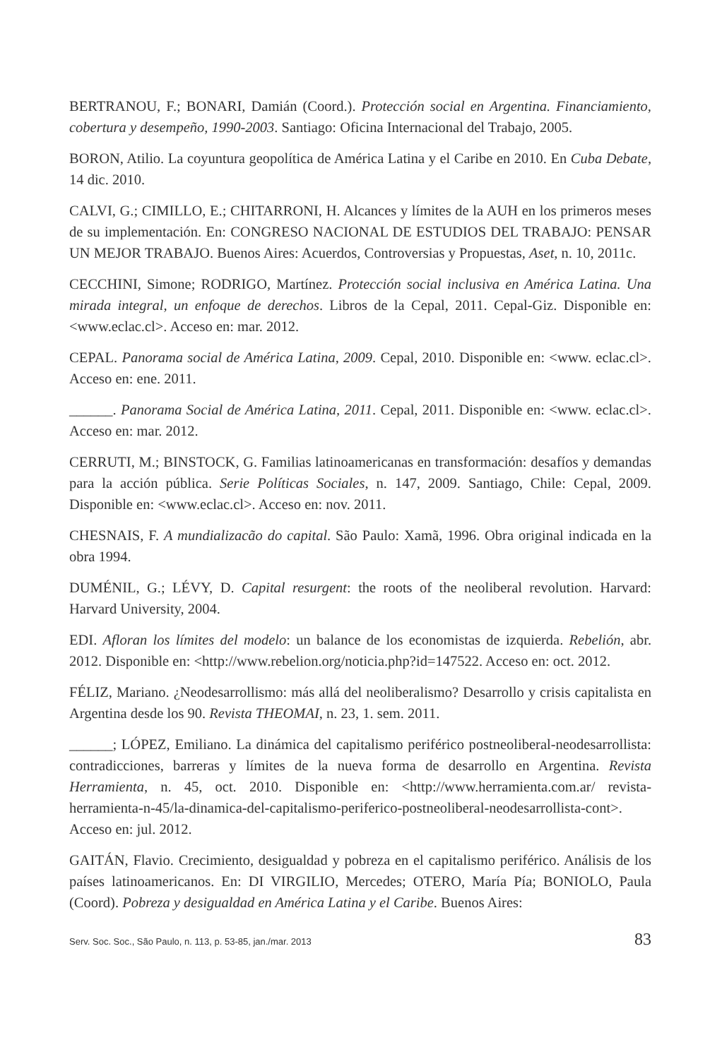BERTRANOU, F.; BONARI, Damián (Coord.). Protección social en Argentina. Financia­miento, cobertura y desempeño, 1990-2003. Santiago: Oficina Internacional del Trabajo, 2005.
BORON, Atilio. La coyuntura geopolítica de América Latina y el Caribe en 2010. En Cuba Debate, 14 dic. 2010.
CALVI, G.; CIMILLO, E.; CHITARRONI, H. Alcances y límites de la AUH en los prime­ros meses de su implementación. En: CONGRESO NACIONAL DE ESTUDIOS DEL TRABAJO: PENSAR UN MEJOR TRABAJO. Buenos Aires: Acuerdos, Controversias y Propuestas, Aset, n. 10, 2011c.
CECCHINI, Simone; RODRIGO, Martínez. Protección social inclusiva en América Latina. Una mirada integral, un enfoque de derechos. Libros de la Cepal, 2011. Cepal-Giz. Dispo­nible en: <www.eclac.cl>. Acceso en: mar. 2012.
CEPAL. Panorama social de América Latina, 2009. Cepal, 2010. Disponible en: <www. eclac.cl>. Acceso en: ene. 2011.
______. Panorama Social de América Latina, 2011. Cepal, 2011. Disponible en: <www. eclac.cl>. Acceso en: mar. 2012.
CERRUTI, M.; BINSTOCK, G. Familias latinoamericanas en transformación: desafíos y demandas para la acción pública. Serie Políticas Sociales, n. 147, 2009. Santiago, Chile: Cepal, 2009. Disponible en: <www.eclac.cl>. Acceso en: nov. 2011.
CHESNAIS, F. A mundializacão do capital. São Paulo: Xamã, 1996. Obra original indica­da en la obra 1994.
DUMÉNIL, G.; LÉVY, D. Capital resurgent: the roots of the neoliberal revolution. Harvard: Harvard University, 2004.
EDI. Afloran los límites del modelo: un balance de los economistas de izquierda. Rebelión, abr. 2012. Disponible en: <http://www.rebelion.org/noticia.php?id=147522. Acceso en: oct. 2012.
FÉLIZ, Mariano. ¿Neodesarrollismo: más allá del neoliberalismo? Desarrollo y crisis capi­talista en Argentina desde los 90. Revista THEOMAI, n. 23, 1. sem. 2011.
______; LÓPEZ, Emiliano. La dinámica del capitalismo periférico postneoliberal-neode­sarrollista: contradicciones, barreras y límites de la nueva forma de desarrollo en Argentina. Revista Herramienta, n. 45, oct. 2010. Disponible en: <http://www.herramienta.com.ar/ revista-herramienta-n-45/la-dinamica-del-capitalismo-periferico-postneoliberal-neodesar­rollista-cont>. Acceso en: jul. 2012.
GAITÁN, Flavio. Crecimiento, desigualdad y pobreza en el capitalismo periférico. Análisis de los países latinoamericanos. En: DI VIRGILIO, Mercedes; OTERO, María Pía; BONIO­LO, Paula (Coord). Pobreza y desigualdad en América Latina y el Caribe. Buenos Aires:
Serv. Soc. Soc., São Paulo, n. 113, p. 53-85, jan./mar. 2013 83